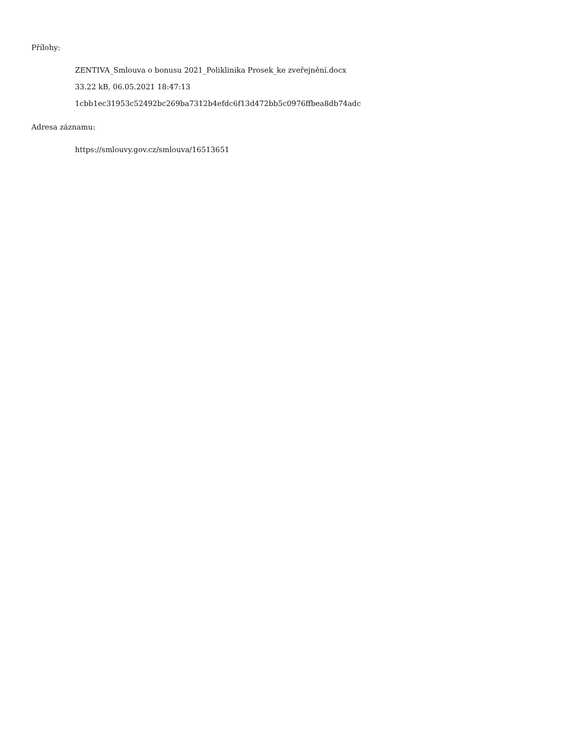Přílohy:
ZENTIVA_Smlouva o bonusu 2021_Poliklinika Prosek_ke zveřejnění.docx
33.22 kB, 06.05.2021 18:47:13
1cbb1ec31953c52492bc269ba7312b4efdc6f13d472bb5c0976ffbea8db74adc
Adresa záznamu:
https://smlouvy.gov.cz/smlouva/16513651